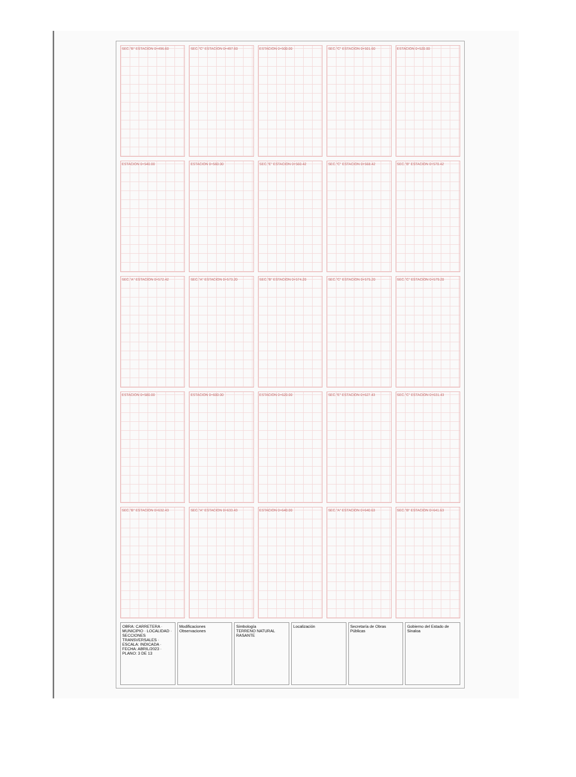SEC."B" ESTACION 0+496.60
SEC."C" ESTACION 0+497.60
ESTACION 0+500.00
SEC."C" ESTACION 0+501.60
ESTACION 0+520.00
ESTACION 0+540.00
ESTACION 0+560.00
SEC."E" ESTACION 0+560.42
SEC."C" ESTACION 0+568.42
SEC."B" ESTACION 0+570.42
SEC."A" ESTACION 0+572.42
SEC."A" ESTACION 0+573.20
SEC."B" ESTACION 0+574.20
SEC."C" ESTACION 0+575.20
SEC."C" ESTACION 0+579.20
ESTACION 0+580.00
ESTACION 0+600.00
ESTACION 0+620.00
SEC."E" ESTACION 0+627.43
SEC."C" ESTACION 0+631.43
SEC."B" ESTACION 0+632.43
SEC."A" ESTACION 0+633.43
ESTACION 0+640.00
SEC."A" ESTACION 0+640.63
SEC."B" ESTACION 0+641.63
OBRA: CARRETERA · MUNICIPIO · LOCALIDAD · SECCIONES TRANSVERSALES · ESCALA: INDICADA · FECHA: ABRIL/2023 · PLANO: 3 DE 13
Modificaciones
Observaciones
Simbología
TERRENO NATURAL
RASANTE
Localización Secretaría de Obras Públicas Gobierno del Estado de Sinaloa